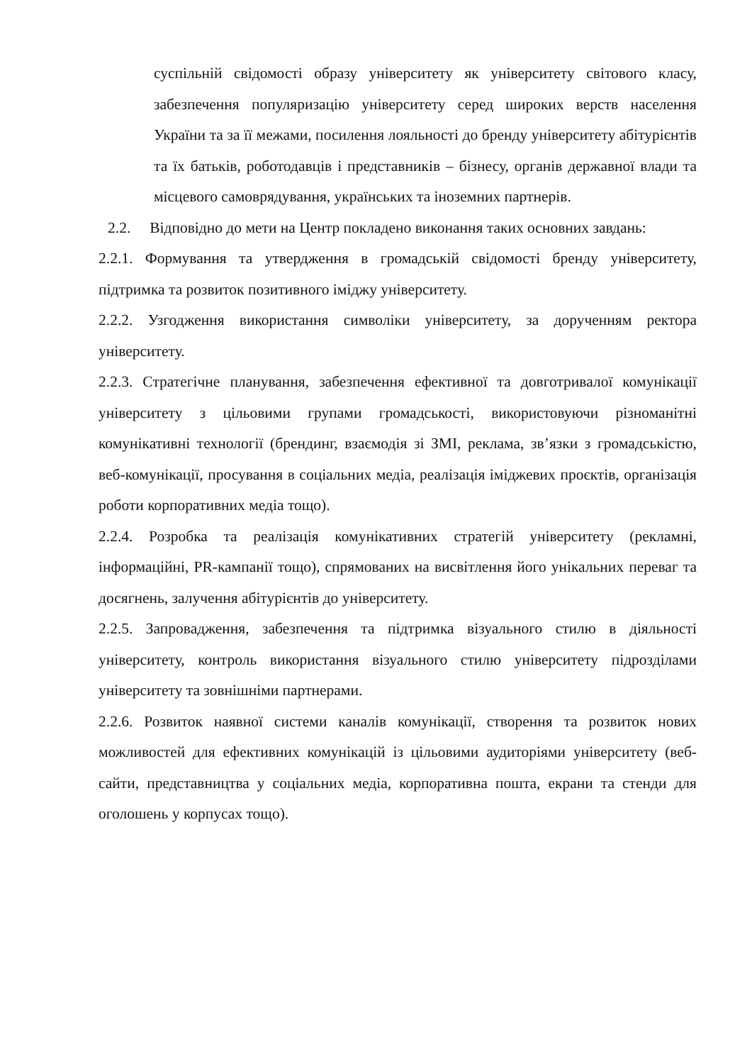суспільній свідомості образу університету як університету світового класу, забезпечення популяризацію університету серед широких верств населення України та за її межами, посилення лояльності до бренду університету абітурієнтів та їх батьків, роботодавців і представників – бізнесу, органів державної влади та місцевого самоврядування, українських та іноземних партнерів.
2.2. Відповідно до мети на Центр покладено виконання таких основних завдань:
2.2.1. Формування та утвердження в громадській свідомості бренду університету, підтримка та розвиток позитивного іміджу університету.
2.2.2. Узгодження використання символіки університету, за дорученням ректора університету.
2.2.3. Стратегічне планування, забезпечення ефективної та довготривалої комунікації університету з цільовими групами громадськості, використовуючи різноманітні комунікативні технології (брендинг, взаємодія зі ЗМІ, реклама, зв’язки з громадськістю, веб-комунікації, просування в соціальних медіа, реалізація іміджевих проєктів, організація роботи корпоративних медіа тощо).
2.2.4. Розробка та реалізація комунікативних стратегій університету (рекламні, інформаційні, PR-кампанії тощо), спрямованих на висвітлення його унікальних переваг та досягнень, залучення абітурієнтів до університету.
2.2.5. Запровадження, забезпечення та підтримка візуального стилю в діяльності університету, контроль використання візуального стилю університету підрозділами університету та зовнішніми партнерами.
2.2.6. Розвиток наявної системи каналів комунікації, створення та розвиток нових можливостей для ефективних комунікацій із цільовими аудиторіями університету (веб-сайти, представництва у соціальних медіа, корпоративна пошта, екрани та стенди для оголошень у корпусах тощо).